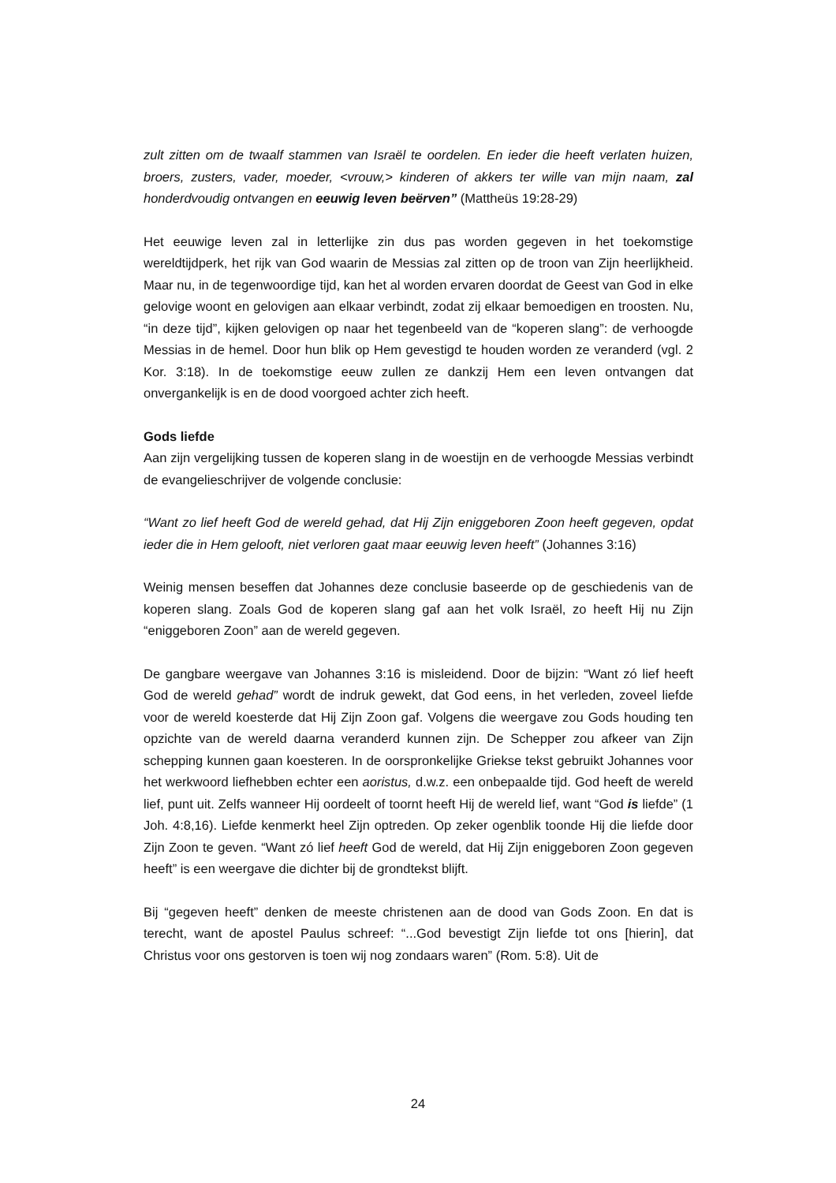zult zitten om de twaalf stammen van Israël te oordelen. En ieder die heeft verlaten huizen, broers, zusters, vader, moeder, <vrouw,> kinderen of akkers ter wille van mijn naam, zal honderdvoudig ontvangen en eeuwig leven beërven” (Mattheüs 19:28-29)
Het eeuwige leven zal in letterlijke zin dus pas worden gegeven in het toekomstige wereldtijdperk, het rijk van God waarin de Messias zal zitten op de troon van Zijn heerlijkheid. Maar nu, in de tegenwoordige tijd, kan het al worden ervaren doordat de Geest van God in elke gelovige woont en gelovigen aan elkaar verbindt, zodat zij elkaar bemoedigen en troosten. Nu, “in deze tijd”, kijken gelovigen op naar het tegenbeeld van de “koperen slang”: de verhoogde Messias in de hemel. Door hun blik op Hem gevestigd te houden worden ze veranderd (vgl. 2 Kor. 3:18). In de toekomstige eeuw zullen ze dankzij Hem een leven ontvangen dat onvergankelijk is en de dood voorgoed achter zich heeft.
Gods liefde
Aan zijn vergelijking tussen de koperen slang in de woestijn en de verhoogde Messias verbindt de evangelieschrijver de volgende conclusie:
“Want zo lief heeft God de wereld gehad, dat Hij Zijn eniggeboren Zoon heeft gegeven, opdat ieder die in Hem gelooft, niet verloren gaat maar eeuwig leven heeft” (Johannes 3:16)
Weinig mensen beseffen dat Johannes deze conclusie baseerde op de geschiedenis van de koperen slang. Zoals God de koperen slang gaf aan het volk Israël, zo heeft Hij nu Zijn “eniggeboren Zoon” aan de wereld gegeven.
De gangbare weergave van Johannes 3:16 is misleidend. Door de bijzin: “Want zó lief heeft God de wereld gehad” wordt de indruk gewekt, dat God eens, in het verleden, zoveel liefde voor de wereld koesterde dat Hij Zijn Zoon gaf. Volgens die weergave zou Gods houding ten opzichte van de wereld daarna veranderd kunnen zijn. De Schepper zou afkeer van Zijn schepping kunnen gaan koesteren. In de oorspronkelijke Griekse tekst gebruikt Johannes voor het werkwoord liefhebben echter een aoristus, d.w.z. een onbepaalde tijd. God heeft de wereld lief, punt uit. Zelfs wanneer Hij oordeelt of toornt heeft Hij de wereld lief, want “God is liefde” (1 Joh. 4:8,16). Liefde kenmerkt heel Zijn optreden. Op zeker ogenblik toonde Hij die liefde door Zijn Zoon te geven. “Want zó lief heeft God de wereld, dat Hij Zijn eniggeboren Zoon gegeven heeft” is een weergave die dichter bij de grondtekst blijft.
Bij “gegeven heeft” denken de meeste christenen aan de dood van Gods Zoon. En dat is terecht, want de apostel Paulus schreef: “...God bevestigt Zijn liefde tot ons [hierin], dat Christus voor ons gestorven is toen wij nog zondaars waren” (Rom. 5:8). Uit de
24